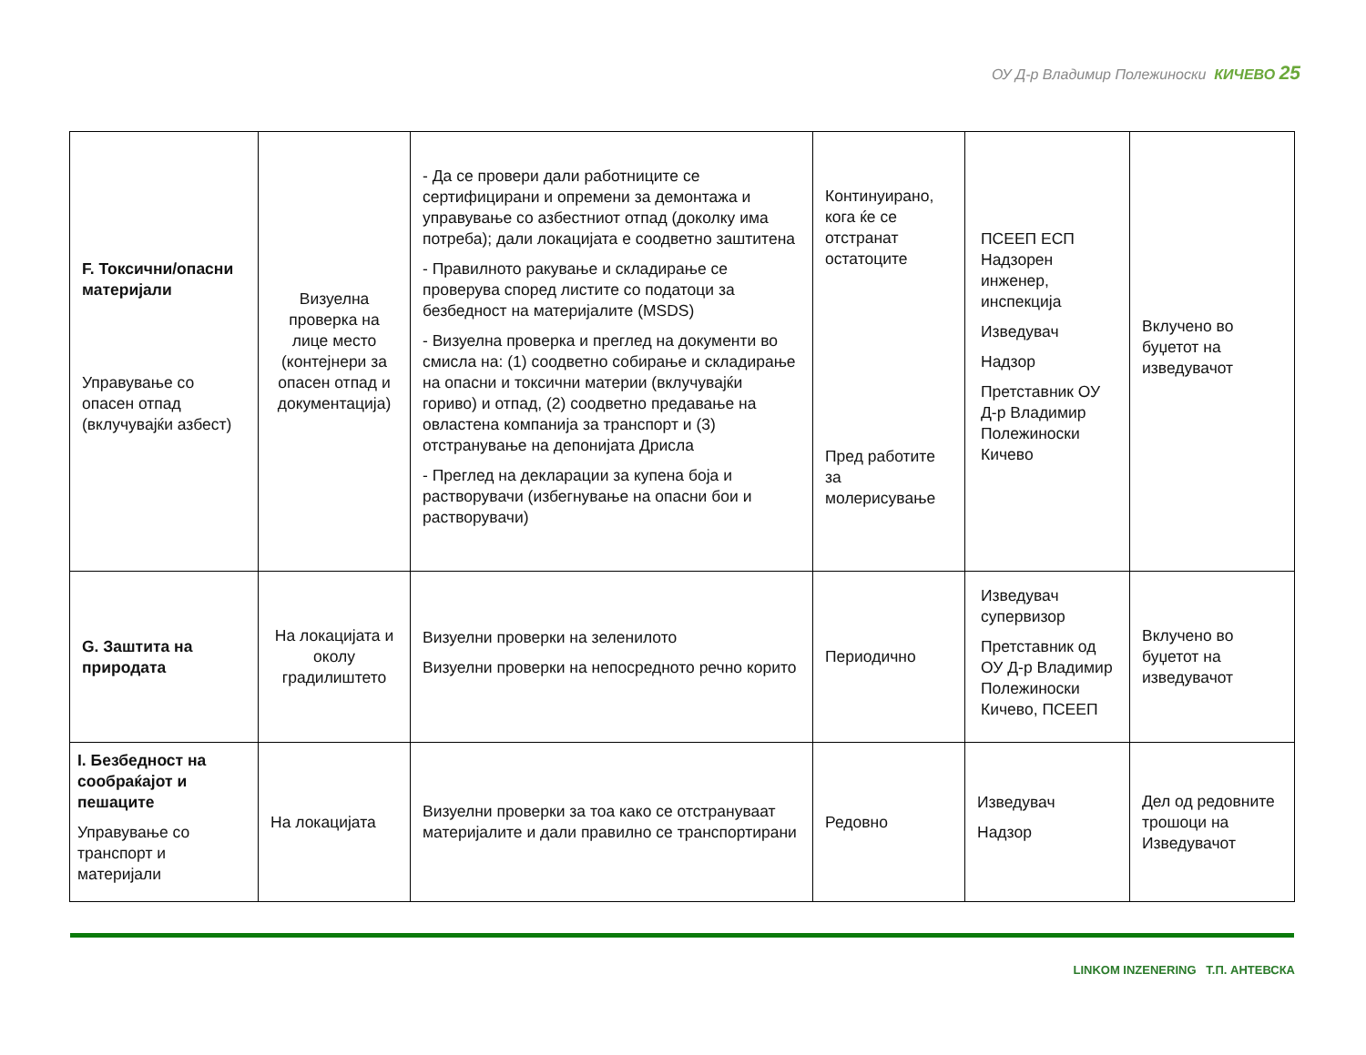ОУ Д-р Владимир Полежиноски КИЧЕВО 25
| F. Токсични/опасни материјали Управување со опасен отпад (вклучувајќи азбест) | Визуелна проверка на лице место (контејнери за опасен отпад и документација) | - Да се провери дали работниците се сертифицирани и опремени за демонтажа и управување со азбестниот отпад (доколку има потреба); дали локацијата е соодветно заштитена - Правилното ракување и складирање се проверува според листите со податоци за безбедност на материјалите (MSDS) - Визуелна проверка и преглед на документи во смисла на: (1) соодветно собирање и складирање на опасни и токсични материи (вклучувајќи гориво) и отпад, (2) соодветно предавање на овластена компанија за транспорт и (3) отстранување на депонијата Дрисла - Преглед на декларации за купена боја и растворувачи (избегнување на опасни бои и растворувачи) | Континуирано, кога ќе се отстранат остатоците Пред работите за молерисување | ПСЕЕП ЕСП Надзорен инженер, инспекција Изведувач Надзор Претставник ОУ Д-р Владимир Полежиноски Кичево | Вклучено во буџетот на изведувачот |
| G. Заштита на природата | На локацијата и околу градилиштето | Визуелни проверки на зеленилото Визуелни проверки на непосредното речно корито | Периодично | Изведувач супервизор Претставник од ОУ Д-р Владимир Полежиноски Кичево, ПСЕЕП | Вклучено во буџетот на изведувачот |
| I. Безбедност на сообраќајот и пешаците Управување со транспорт и материјали | На локацијата | Визуелни проверки за тоа како се отстрануваат материјалите и дали правилно се транспортирани | Редовно | Изведувач Надзор | Дел од редовните трошоци на Изведувачот |
LINKOM INZENERING Т.П. АНТЕВСКА